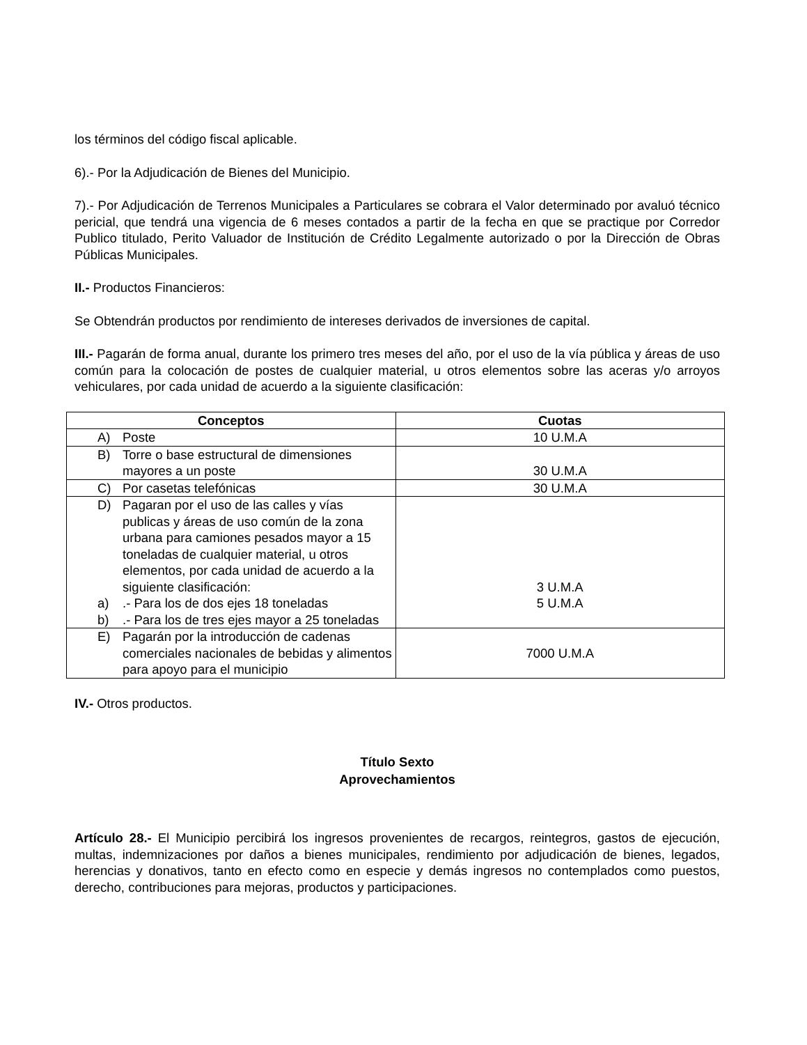los términos del código fiscal aplicable.
6).- Por la Adjudicación de Bienes del Municipio.
7).- Por Adjudicación de Terrenos Municipales a Particulares se cobrara el Valor determinado por avaluó técnico pericial, que tendrá una vigencia de 6 meses contados a partir de la fecha en que se practique por Corredor Publico titulado, Perito Valuador de Institución de Crédito Legalmente autorizado o por la Dirección de Obras Públicas Municipales.
II.- Productos Financieros:
Se Obtendrán productos por rendimiento de intereses derivados de inversiones de capital.
III.- Pagarán de forma anual, durante los primero tres meses del año, por el uso de la vía pública y áreas de uso común para la colocación de postes de cualquier material, u otros elementos sobre las aceras y/o arroyos vehiculares, por cada unidad de acuerdo a la siguiente clasificación:
| Conceptos | Cuotas |
| --- | --- |
| A) Poste | 10 U.M.A |
| B) Torre o base estructural de dimensiones mayores a un poste | 30 U.M.A |
| C) Por casetas telefónicas | 30 U.M.A |
| D) Pagaran por el uso de las calles y vías publicas y áreas de uso común de la zona urbana para camiones pesados mayor a 15 toneladas de cualquier material, u otros elementos, por cada unidad de acuerdo a la siguiente clasificación: a) .- Para los de dos ejes 18 toneladas b) .- Para los de tres ejes mayor a 25 toneladas | 3 U.M.A 5 U.M.A |
| E) Pagarán por la introducción de cadenas comerciales nacionales de bebidas y alimentos para apoyo para el municipio | 7000 U.M.A |
IV.- Otros productos.
Título Sexto
Aprovechamientos
Artículo 28.- El Municipio percibirá los ingresos provenientes de recargos, reintegros, gastos de ejecución, multas, indemnizaciones por daños a bienes municipales, rendimiento por adjudicación de bienes, legados, herencias y donativos, tanto en efecto como en especie y demás ingresos no contemplados como puestos, derecho, contribuciones para mejoras, productos y participaciones.